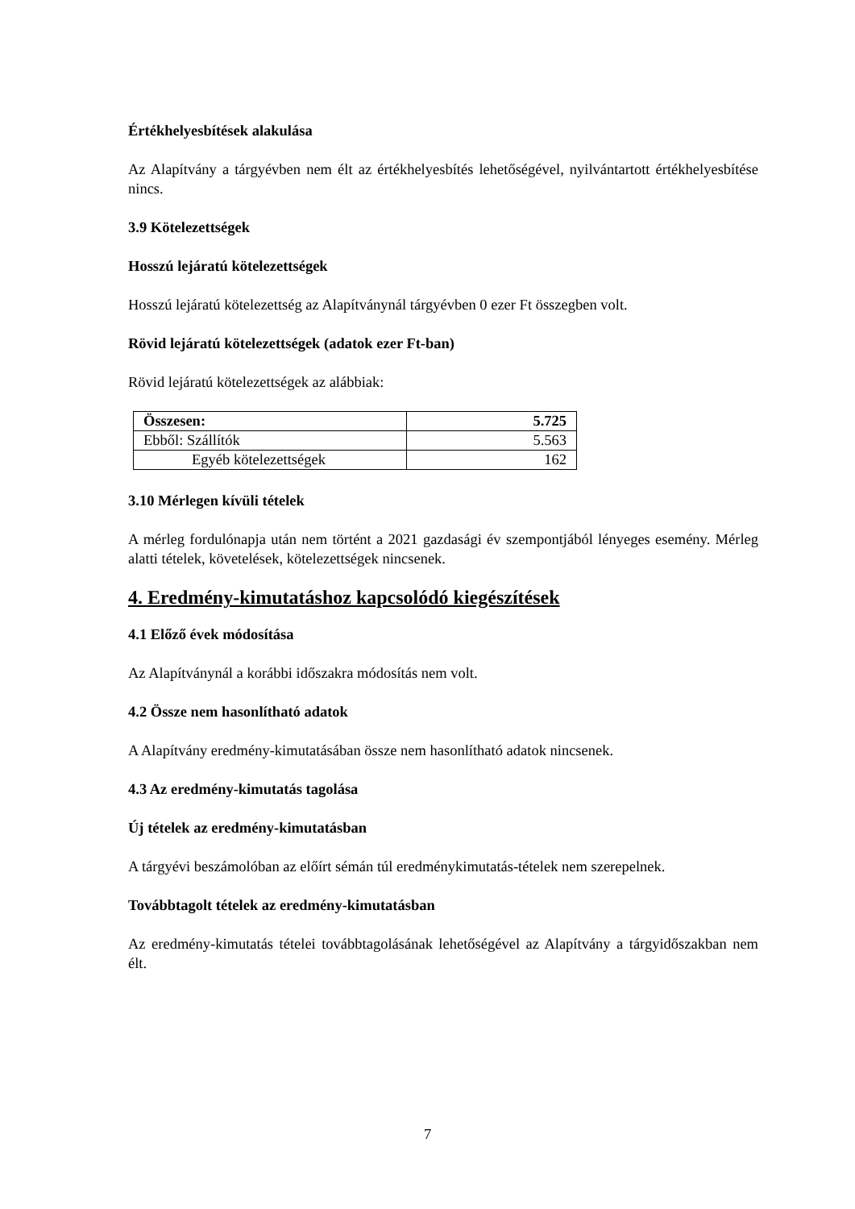Értékhelyesbítések alakulása
Az Alapítvány a tárgyévben nem élt az értékhelyesbítés lehetőségével, nyilvántartott értékhelyesbítése nincs.
3.9 Kötelezettségek
Hosszú lejáratú kötelezettségek
Hosszú lejáratú kötelezettség az Alapítványnál tárgyévben 0 ezer Ft összegben volt.
Rövid lejáratú kötelezettségek (adatok ezer Ft-ban)
Rövid lejáratú kötelezettségek az alábbiak:
| Összesen: | 5.725 |
| Ebből: Szállítók | 5.563 |
| Egyéb kötelezettségek | 162 |
3.10 Mérlegen kívüli tételek
A mérleg fordulónapja után nem történt a 2021 gazdasági év szempontjából lényeges esemény. Mérleg alatti tételek, követelések, kötelezettségek nincsenek.
4. Eredmény-kimutatáshoz kapcsolódó kiegészítések
4.1 Előző évek módosítása
Az Alapítványnál a korábbi időszakra módosítás nem volt.
4.2 Össze nem hasonlítható adatok
A Alapítvány eredmény-kimutatásában össze nem hasonlítható adatok nincsenek.
4.3 Az eredmény-kimutatás tagolása
Új tételek az eredmény-kimutatásban
A tárgyévi beszámolóban az előírt sémán túl eredménykimutatás-tételek nem szerepelnek.
Továbbtagolt tételek az eredmény-kimutatásban
Az eredmény-kimutatás tételei továbbtagolásának lehetőségével az Alapítvány a tárgyidőszakban nem élt.
7